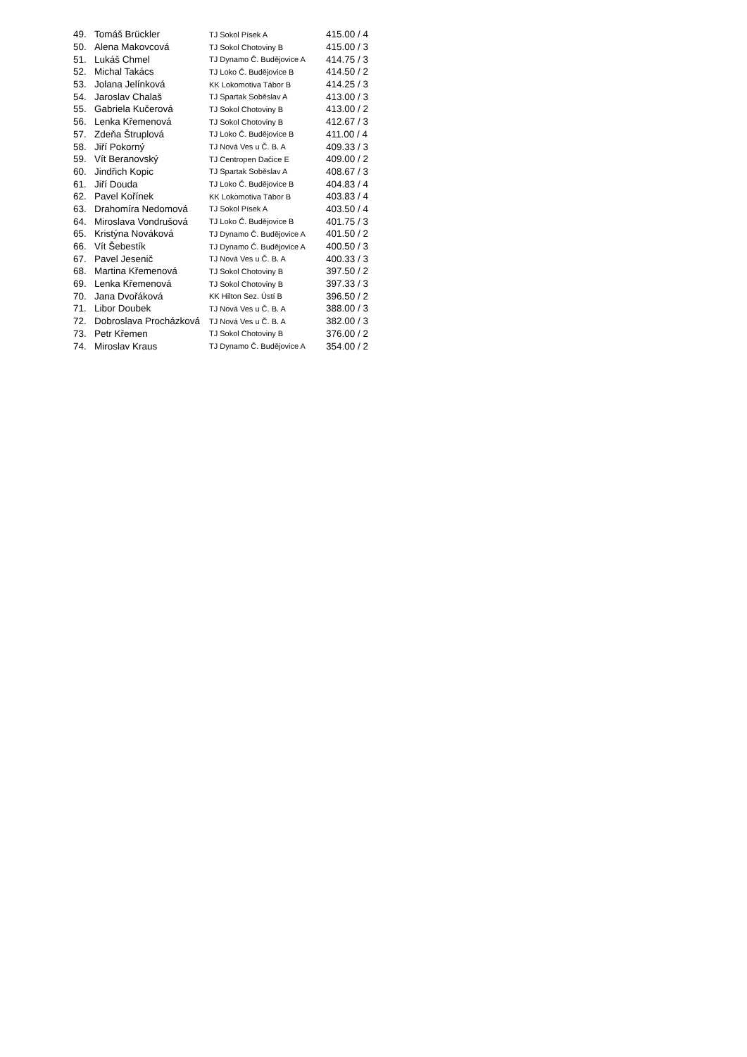| 49. | Tomáš Brückler | TJ Sokol Písek A | 415.00 / 4 |
| 50. | Alena Makovcová | TJ Sokol Chotoviny B | 415.00 / 3 |
| 51. | Lukáš Chmel | TJ Dynamo Č. Budějovice A | 414.75 / 3 |
| 52. | Michal Takács | TJ Loko Č. Budějovice B | 414.50 / 2 |
| 53. | Jolana Jelínková | KK Lokomotiva Tábor B | 414.25 / 3 |
| 54. | Jaroslav Chalaš | TJ Spartak Soběslav A | 413.00 / 3 |
| 55. | Gabriela Kučerová | TJ Sokol Chotoviny B | 413.00 / 2 |
| 56. | Lenka Křemenová | TJ Sokol Chotoviny B | 412.67 / 3 |
| 57. | Zdeňa Štruplová | TJ Loko Č. Budějovice B | 411.00 / 4 |
| 58. | Jiří Pokorný | TJ Nová Ves u Č. B. A | 409.33 / 3 |
| 59. | Vít Beranovský | TJ Centropen Dačice E | 409.00 / 2 |
| 60. | Jindřich Kopic | TJ Spartak Soběslav A | 408.67 / 3 |
| 61. | Jiří Douda | TJ Loko Č. Budějovice B | 404.83 / 4 |
| 62. | Pavel Kořínek | KK Lokomotiva Tábor B | 403.83 / 4 |
| 63. | Drahomíra Nedomová | TJ Sokol Písek A | 403.50 / 4 |
| 64. | Miroslava Vondrušová | TJ Loko Č. Budějovice B | 401.75 / 3 |
| 65. | Kristýna Nováková | TJ Dynamo Č. Budějovice A | 401.50 / 2 |
| 66. | Vít Šebestík | TJ Dynamo Č. Budějovice A | 400.50 / 3 |
| 67. | Pavel Jesenič | TJ Nová Ves u Č. B. A | 400.33 / 3 |
| 68. | Martina Křemenová | TJ Sokol Chotoviny B | 397.50 / 2 |
| 69. | Lenka Křemenová | TJ Sokol Chotoviny B | 397.33 / 3 |
| 70. | Jana Dvořáková | KK Hilton Sez. Ústí B | 396.50 / 2 |
| 71. | Libor Doubek | TJ Nová Ves u Č. B. A | 388.00 / 3 |
| 72. | Dobroslava Procházková | TJ Nová Ves u Č. B. A | 382.00 / 3 |
| 73. | Petr Křemen | TJ Sokol Chotoviny B | 376.00 / 2 |
| 74. | Miroslav Kraus | TJ Dynamo Č. Budějovice A | 354.00 / 2 |